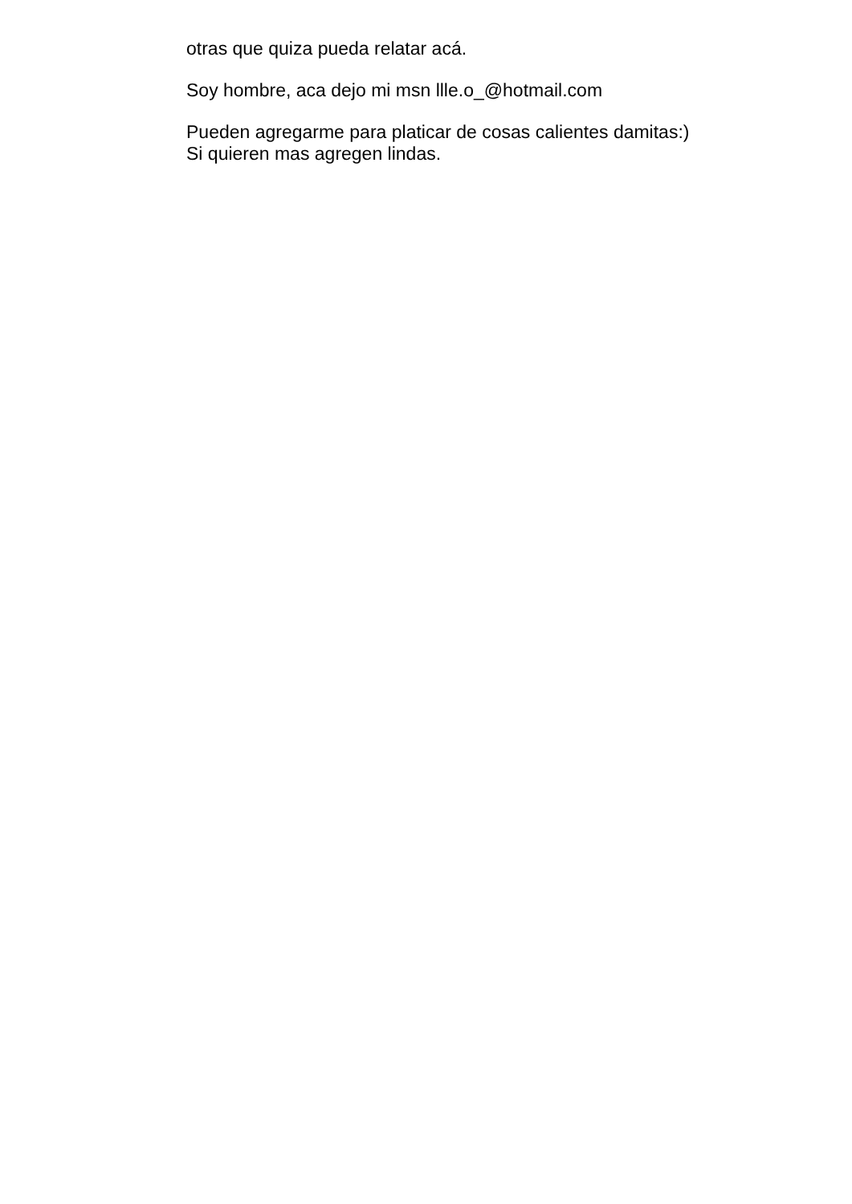otras que quiza pueda relatar acá.
Soy hombre, aca dejo mi msn llle.o_@hotmail.com
Pueden agregarme para platicar de cosas calientes damitas:)
Si quieren mas agregen lindas.